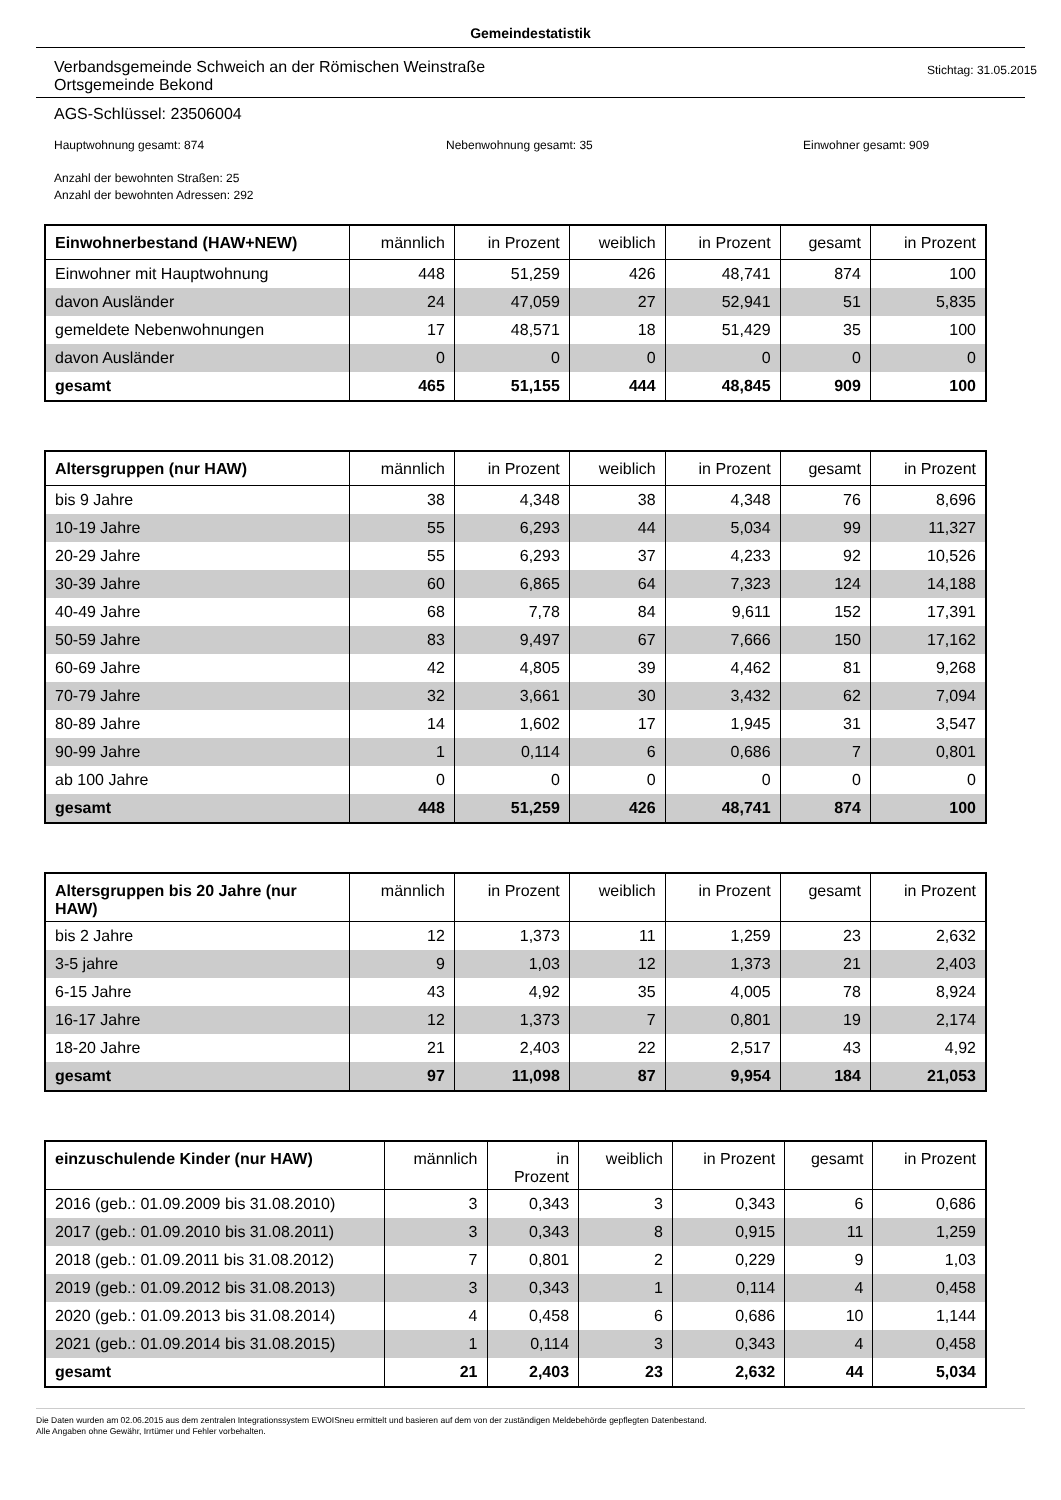Gemeindestatistik
Verbandsgemeinde Schweich an der Römischen Weinstraße
Ortsgemeinde Bekond
Stichtag: 31.05.2015
AGS-Schlüssel: 23506004
Hauptwohnung gesamt: 874 Nebenwohnung gesamt: 35 Einwohner gesamt: 909
Anzahl der bewohnten Straßen: 25
Anzahl der bewohnten Adressen: 292
| Einwohnerbestand (HAW+NEW) | männlich | in Prozent | weiblich | in Prozent | gesamt | in Prozent |
| --- | --- | --- | --- | --- | --- | --- |
| Einwohner mit Hauptwohnung | 448 | 51,259 | 426 | 48,741 | 874 | 100 |
| davon Ausländer | 24 | 47,059 | 27 | 52,941 | 51 | 5,835 |
| gemeldete Nebenwohnungen | 17 | 48,571 | 18 | 51,429 | 35 | 100 |
| davon Ausländer | 0 | 0 | 0 | 0 | 0 | 0 |
| gesamt | 465 | 51,155 | 444 | 48,845 | 909 | 100 |
| Altersgruppen (nur HAW) | männlich | in Prozent | weiblich | in Prozent | gesamt | in Prozent |
| --- | --- | --- | --- | --- | --- | --- |
| bis 9 Jahre | 38 | 4,348 | 38 | 4,348 | 76 | 8,696 |
| 10-19 Jahre | 55 | 6,293 | 44 | 5,034 | 99 | 11,327 |
| 20-29 Jahre | 55 | 6,293 | 37 | 4,233 | 92 | 10,526 |
| 30-39 Jahre | 60 | 6,865 | 64 | 7,323 | 124 | 14,188 |
| 40-49 Jahre | 68 | 7,78 | 84 | 9,611 | 152 | 17,391 |
| 50-59 Jahre | 83 | 9,497 | 67 | 7,666 | 150 | 17,162 |
| 60-69 Jahre | 42 | 4,805 | 39 | 4,462 | 81 | 9,268 |
| 70-79 Jahre | 32 | 3,661 | 30 | 3,432 | 62 | 7,094 |
| 80-89 Jahre | 14 | 1,602 | 17 | 1,945 | 31 | 3,547 |
| 90-99 Jahre | 1 | 0,114 | 6 | 0,686 | 7 | 0,801 |
| ab 100 Jahre | 0 | 0 | 0 | 0 | 0 | 0 |
| gesamt | 448 | 51,259 | 426 | 48,741 | 874 | 100 |
| Altersgruppen bis 20 Jahre (nur HAW) | männlich | in Prozent | weiblich | in Prozent | gesamt | in Prozent |
| --- | --- | --- | --- | --- | --- | --- |
| bis 2 Jahre | 12 | 1,373 | 11 | 1,259 | 23 | 2,632 |
| 3-5 jahre | 9 | 1,03 | 12 | 1,373 | 21 | 2,403 |
| 6-15 Jahre | 43 | 4,92 | 35 | 4,005 | 78 | 8,924 |
| 16-17 Jahre | 12 | 1,373 | 7 | 0,801 | 19 | 2,174 |
| 18-20 Jahre | 21 | 2,403 | 22 | 2,517 | 43 | 4,92 |
| gesamt | 97 | 11,098 | 87 | 9,954 | 184 | 21,053 |
| einzuschulende Kinder (nur HAW) | männlich | in Prozent | weiblich | in Prozent | gesamt | in Prozent |
| --- | --- | --- | --- | --- | --- | --- |
| 2016 (geb.: 01.09.2009 bis 31.08.2010) | 3 | 0,343 | 3 | 0,343 | 6 | 0,686 |
| 2017 (geb.: 01.09.2010 bis 31.08.2011) | 3 | 0,343 | 8 | 0,915 | 11 | 1,259 |
| 2018 (geb.: 01.09.2011 bis 31.08.2012) | 7 | 0,801 | 2 | 0,229 | 9 | 1,03 |
| 2019 (geb.: 01.09.2012 bis 31.08.2013) | 3 | 0,343 | 1 | 0,114 | 4 | 0,458 |
| 2020 (geb.: 01.09.2013 bis 31.08.2014) | 4 | 0,458 | 6 | 0,686 | 10 | 1,144 |
| 2021 (geb.: 01.09.2014 bis 31.08.2015) | 1 | 0,114 | 3 | 0,343 | 4 | 0,458 |
| gesamt | 21 | 2,403 | 23 | 2,632 | 44 | 5,034 |
Die Daten wurden am 02.06.2015 aus dem zentralen Integrationssystem EWOISneu ermittelt und basieren auf dem von der zuständigen Meldebehörde gepflegten Datenbestand.
Alle Angaben ohne Gewähr, Irrtümer und Fehler vorbehalten.